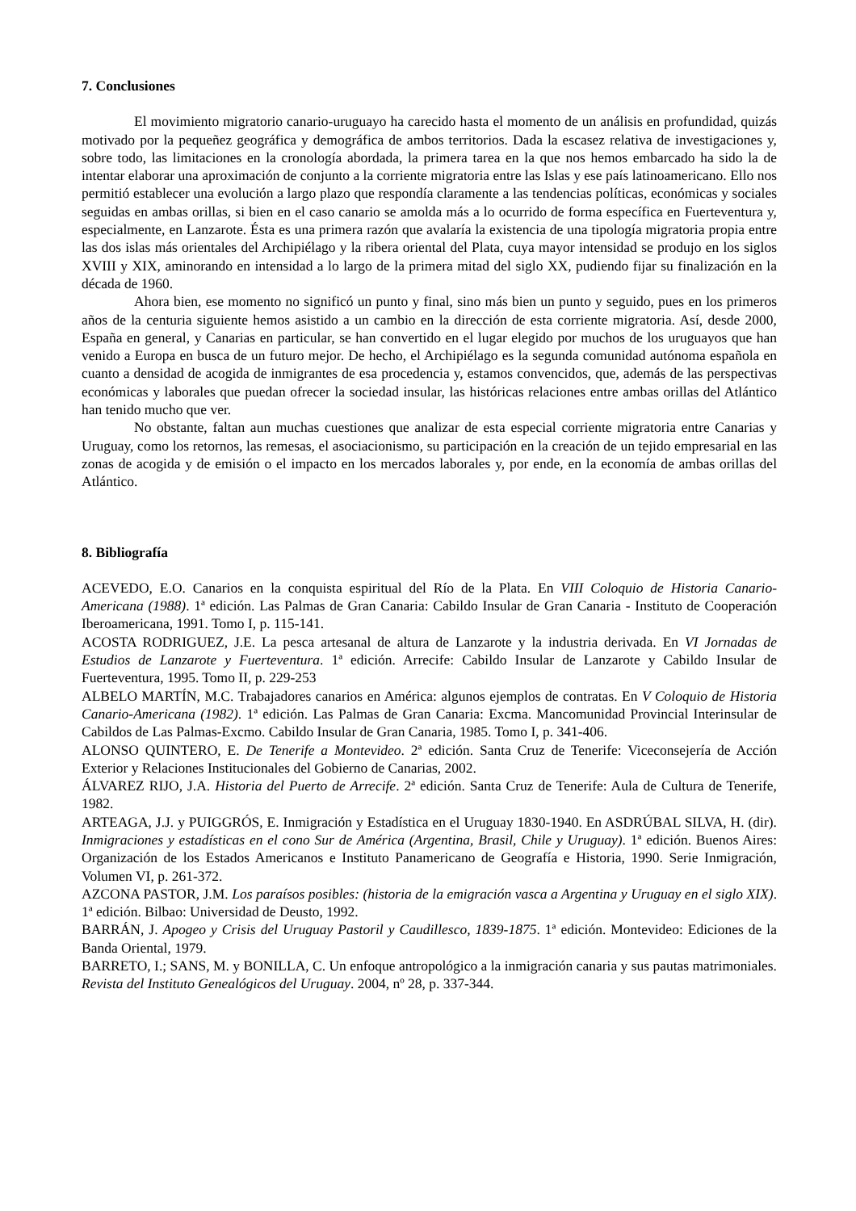7. Conclusiones
El movimiento migratorio canario-uruguayo ha carecido hasta el momento de un análisis en profundidad, quizás motivado por la pequeñez geográfica y demográfica de ambos territorios. Dada la escasez relativa de investigaciones y, sobre todo, las limitaciones en la cronología abordada, la primera tarea en la que nos hemos embarcado ha sido la de intentar elaborar una aproximación de conjunto a la corriente migratoria entre las Islas y ese país latinoamericano. Ello nos permitió establecer una evolución a largo plazo que respondía claramente a las tendencias políticas, económicas y sociales seguidas en ambas orillas, si bien en el caso canario se amolda más a lo ocurrido de forma específica en Fuerteventura y, especialmente, en Lanzarote. Ésta es una primera razón que avalaría la existencia de una tipología migratoria propia entre las dos islas más orientales del Archipiélago y la ribera oriental del Plata, cuya mayor intensidad se produjo en los siglos XVIII y XIX, aminorando en intensidad a lo largo de la primera mitad del siglo XX, pudiendo fijar su finalización en la década de 1960.
Ahora bien, ese momento no significó un punto y final, sino más bien un punto y seguido, pues en los primeros años de la centuria siguiente hemos asistido a un cambio en la dirección de esta corriente migratoria. Así, desde 2000, España en general, y Canarias en particular, se han convertido en el lugar elegido por muchos de los uruguayos que han venido a Europa en busca de un futuro mejor. De hecho, el Archipiélago es la segunda comunidad autónoma española en cuanto a densidad de acogida de inmigrantes de esa procedencia y, estamos convencidos, que, además de las perspectivas económicas y laborales que puedan ofrecer la sociedad insular, las históricas relaciones entre ambas orillas del Atlántico han tenido mucho que ver.
No obstante, faltan aun muchas cuestiones que analizar de esta especial corriente migratoria entre Canarias y Uruguay, como los retornos, las remesas, el asociacionismo, su participación en la creación de un tejido empresarial en las zonas de acogida y de emisión o el impacto en los mercados laborales y, por ende, en la economía de ambas orillas del Atlántico.
8. Bibliografía
ACEVEDO, E.O. Canarios en la conquista espiritual del Río de la Plata. En VIII Coloquio de Historia Canario-Americana (1988). 1ª edición. Las Palmas de Gran Canaria: Cabildo Insular de Gran Canaria - Instituto de Cooperación Iberoamericana, 1991. Tomo I, p. 115-141.
ACOSTA RODRIGUEZ, J.E. La pesca artesanal de altura de Lanzarote y la industria derivada. En VI Jornadas de Estudios de Lanzarote y Fuerteventura. 1ª edición. Arrecife: Cabildo Insular de Lanzarote y Cabildo Insular de Fuerteventura, 1995. Tomo II, p. 229-253
ALBELO MARTÍN, M.C. Trabajadores canarios en América: algunos ejemplos de contratas. En V Coloquio de Historia Canario-Americana (1982). 1ª edición. Las Palmas de Gran Canaria: Excma. Mancomunidad Provincial Interinsular de Cabildos de Las Palmas-Excmo. Cabildo Insular de Gran Canaria, 1985. Tomo I, p. 341-406.
ALONSO QUINTERO, E. De Tenerife a Montevideo. 2ª edición. Santa Cruz de Tenerife: Viceconsejería de Acción Exterior y Relaciones Institucionales del Gobierno de Canarias, 2002.
ÁLVAREZ RIJO, J.A. Historia del Puerto de Arrecife. 2ª edición. Santa Cruz de Tenerife: Aula de Cultura de Tenerife, 1982.
ARTEAGA, J.J. y PUIGGRÓS, E. Inmigración y Estadística en el Uruguay 1830-1940. En ASDRÚBAL SILVA, H. (dir). Inmigraciones y estadísticas en el cono Sur de América (Argentina, Brasil, Chile y Uruguay). 1ª edición. Buenos Aires: Organización de los Estados Americanos e Instituto Panamericano de Geografía e Historia, 1990. Serie Inmigración, Volumen VI, p. 261-372.
AZCONA PASTOR, J.M. Los paraísos posibles: (historia de la emigración vasca a Argentina y Uruguay en el siglo XIX). 1ª edición. Bilbao: Universidad de Deusto, 1992.
BARRÁN, J. Apogeo y Crisis del Uruguay Pastoril y Caudillesco, 1839-1875. 1ª edición. Montevideo: Ediciones de la Banda Oriental, 1979.
BARRETO, I.; SANS, M. y BONILLA, C. Un enfoque antropológico a la inmigración canaria y sus pautas matrimoniales. Revista del Instituto Genealógicos del Uruguay. 2004, nº 28, p. 337-344.